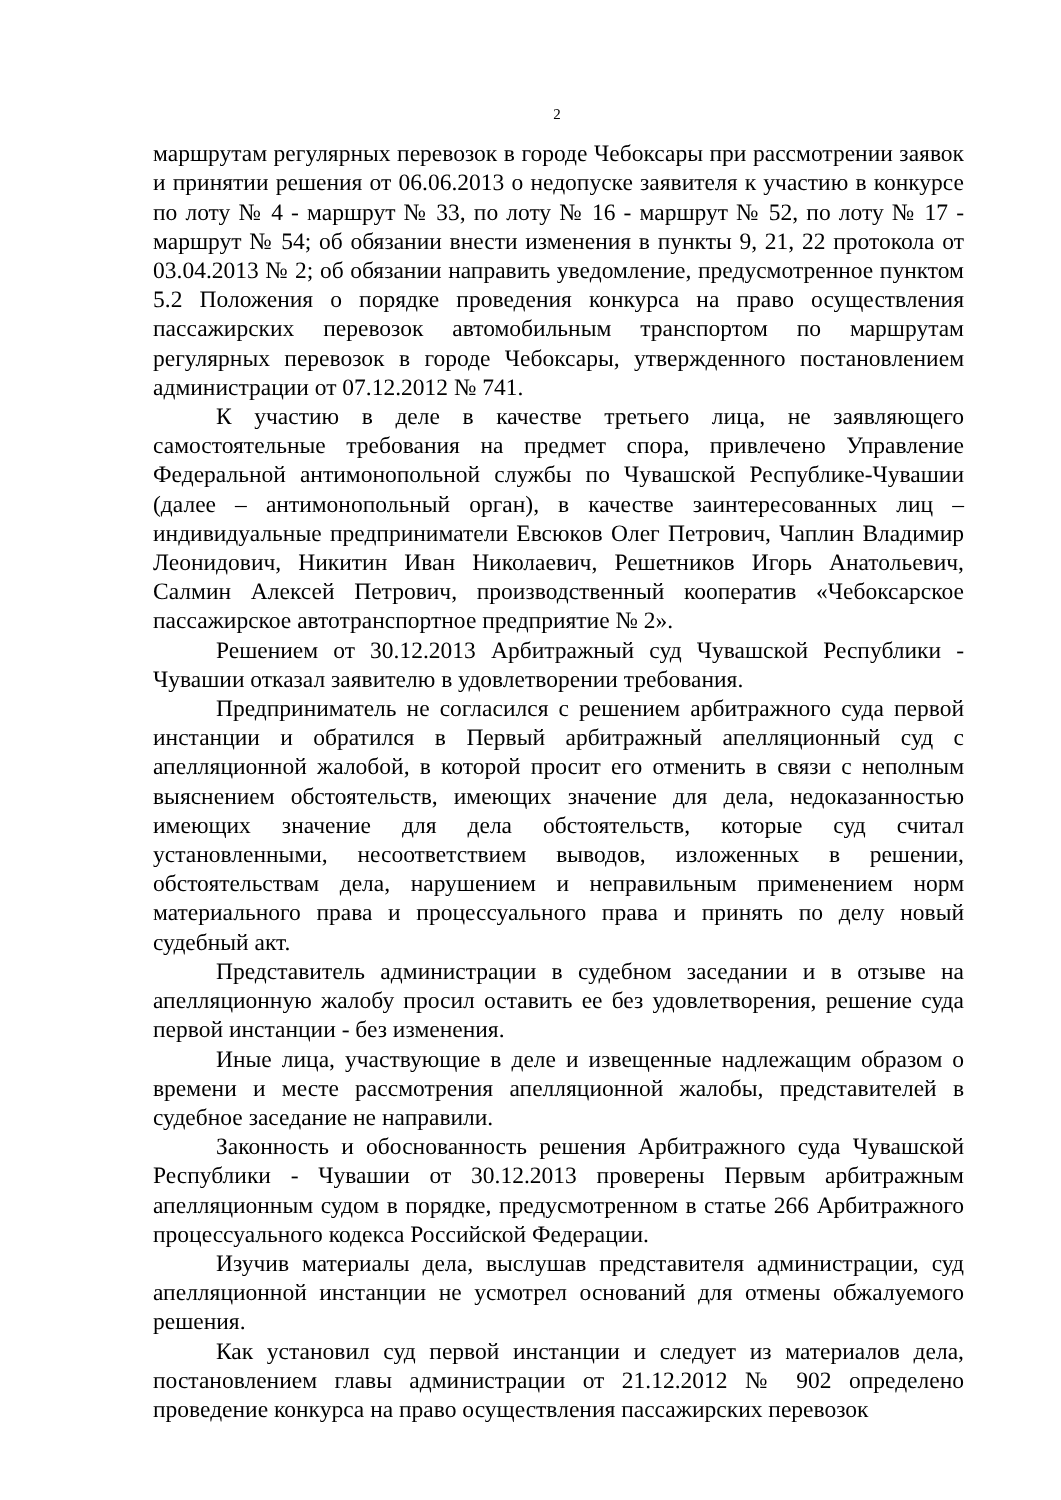2
маршрутам регулярных перевозок в городе Чебоксары при рассмотрении заявок и принятии решения от 06.06.2013 о недопуске заявителя к участию в конкурсе по лоту № 4 - маршрут № 33, по лоту № 16 - маршрут № 52, по лоту № 17 - маршрут № 54; об обязании внести изменения в пункты 9, 21, 22 протокола от 03.04.2013 № 2; об обязании направить уведомление, предусмотренное пунктом 5.2 Положения о порядке проведения конкурса на право осуществления пассажирских перевозок автомобильным транспортом по маршрутам регулярных перевозок в городе Чебоксары, утвержденного постановлением администрации от 07.12.2012 № 741.
К участию в деле в качестве третьего лица, не заявляющего самостоятельные требования на предмет спора, привлечено Управление Федеральной антимонопольной службы по Чувашской Республике-Чувашии (далее – антимонопольный орган), в качестве заинтересованных лиц – индивидуальные предприниматели Евсюков Олег Петрович, Чаплин Владимир Леонидович, Никитин Иван Николаевич, Решетников Игорь Анатольевич, Салмин Алексей Петрович, производственный кооператив «Чебоксарское пассажирское автотранспортное предприятие № 2».
Решением от 30.12.2013 Арбитражный суд Чувашской Республики - Чувашии отказал заявителю в удовлетворении требования.
Предприниматель не согласился с решением арбитражного суда первой инстанции и обратился в Первый арбитражный апелляционный суд с апелляционной жалобой, в которой просит его отменить в связи с неполным выяснением обстоятельств, имеющих значение для дела, недоказанностью имеющих значение для дела обстоятельств, которые суд считал установленными, несоответствием выводов, изложенных в решении, обстоятельствам дела, нарушением и неправильным применением норм материального права и процессуального права и принять по делу новый судебный акт.
Представитель администрации в судебном заседании и в отзыве на апелляционную жалобу просил оставить ее без удовлетворения, решение суда первой инстанции - без изменения.
Иные лица, участвующие в деле и извещенные надлежащим образом о времени и месте рассмотрения апелляционной жалобы, представителей в судебное заседание не направили.
Законность и обоснованность решения Арбитражного суда Чувашской Республики - Чувашии от 30.12.2013 проверены Первым арбитражным апелляционным судом в порядке, предусмотренном в статье 266 Арбитражного процессуального кодекса Российской Федерации.
Изучив материалы дела, выслушав представителя администрации, суд апелляционной инстанции не усмотрел оснований для отмены обжалуемого решения.
Как установил суд первой инстанции и следует из материалов дела, постановлением главы администрации от 21.12.2012 № 902 определено проведение конкурса на право осуществления пассажирских перевозок